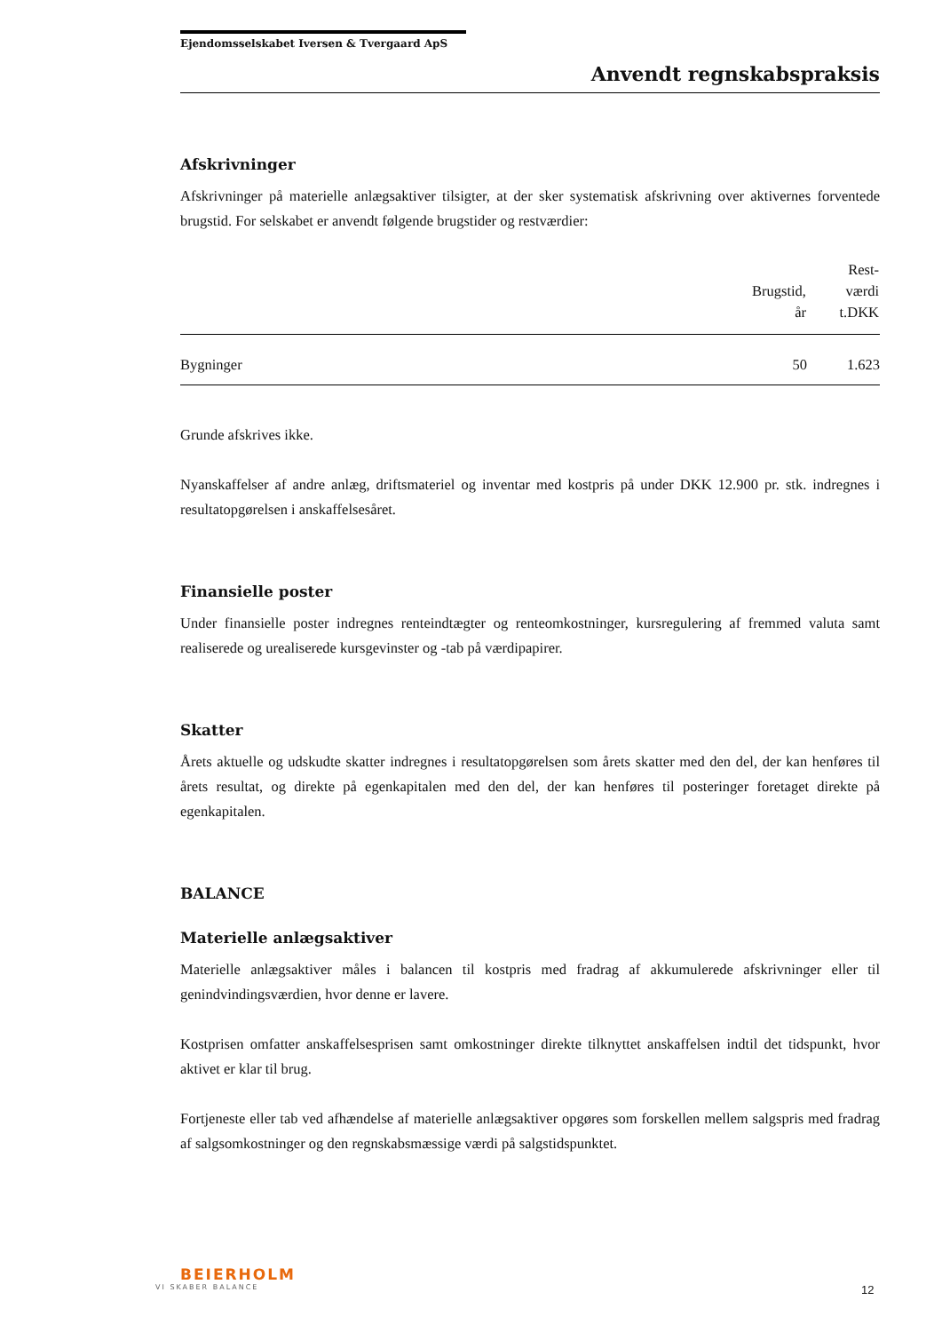Ejendomsselskabet Iversen & Tvergaard ApS
Anvendt regnskabspraksis
Afskrivninger
Afskrivninger på materielle anlægsaktiver tilsigter, at der sker systematisk afskrivning over aktivernes forventede brugstid. For selskabet er anvendt følgende brugstider og restværdier:
| | Brugstid, år | Rest- værdi t.DKK |
| --- | --- | --- |
| Bygninger | 50 | 1.623 |
Grunde afskrives ikke.
Nyanskaffelser af andre anlæg, driftsmateriel og inventar med kostpris på under DKK 12.900 pr. stk. indregnes i resultatopgørelsen i anskaffelsesåret.
Finansielle poster
Under finansielle poster indregnes renteindtægter og renteomkostninger, kursregulering af fremmed valuta samt realiserede og urealiserede kursgevinster og -tab på værdipapirer.
Skatter
Årets aktuelle og udskudte skatter indregnes i resultatopgørelsen som årets skatter med den del, der kan henføres til årets resultat, og direkte på egenkapitalen med den del, der kan henføres til posteringer foretaget direkte på egenkapitalen.
BALANCE
Materielle anlægsaktiver
Materielle anlægsaktiver måles i balancen til kostpris med fradrag af akkumulerede afskrivninger eller til genindvindingsværdien, hvor denne er lavere.
Kostprisen omfatter anskaffelsesprisen samt omkostninger direkte tilknyttet anskaffelsen indtil det tidspunkt, hvor aktivet er klar til brug.
Fortjeneste eller tab ved afhændelse af materielle anlægsaktiver opgøres som forskellen mellem salgspris med fradrag af salgsomkostninger og den regnskabsmæssige værdi på salgstidspunktet.
BEIERHOLM
VI SKABER BALANCE
12